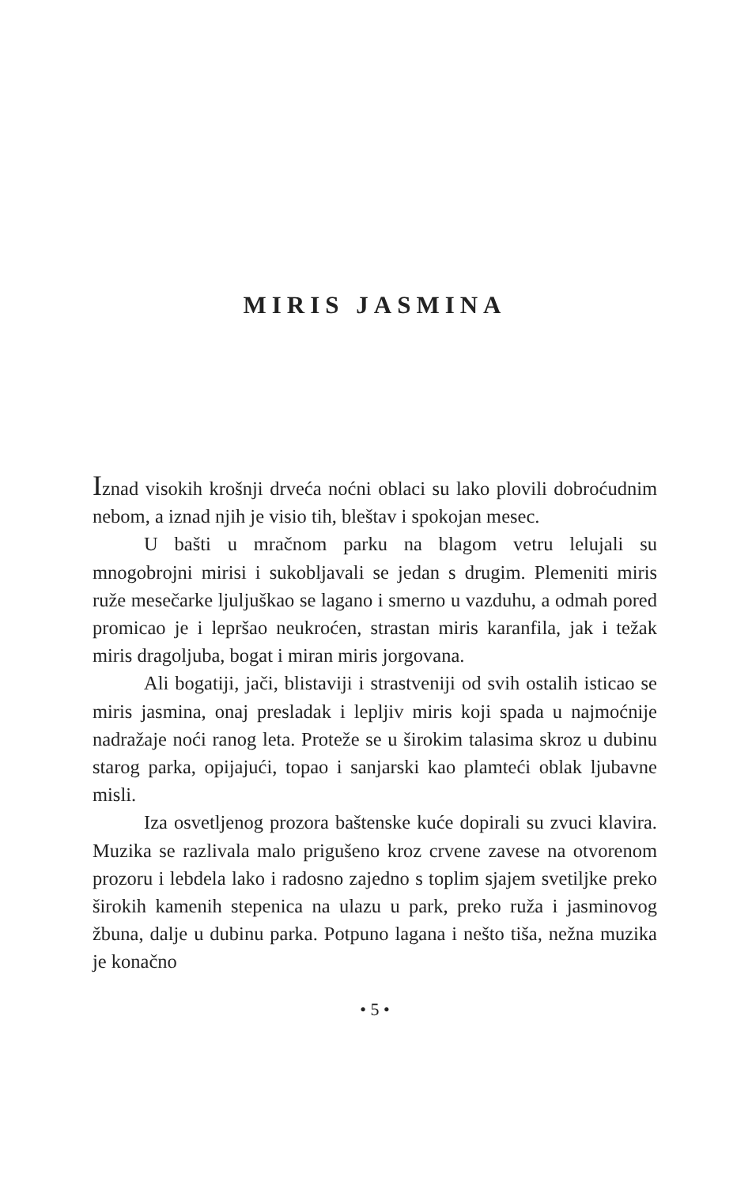MIRIS JASMINA
Iznad visokih krošnji drveća noćni oblaci su lako plovili dobroćudnim nebom, a iznad njih je visio tih, bleštav i spokojan mesec.
U bašti u mračnom parku na blagom vetru lelujali su mnogobrojni mirisi i sukobljavali se jedan s drugim. Plemeniti miris ruže mesečarke ljuljuškao se lagano i smerno u vazduhu, a odmah pored promicao je i lepršao neukroćen, strastan miris karanfila, jak i težak miris dragoljuba, bogat i miran miris jorgovana.
Ali bogatiji, jači, blistaviji i strastveniji od svih ostalih isticao se miris jasmina, onaj presladak i lepljiv miris koji spada u najmoćnije nadražaje noći ranog leta. Proteže se u širokim talasima skroz u dubinu starog parka, opijajući, topao i sanjarski kao plamteći oblak ljubavne misli.
Iza osvetljenog prozora baštenske kuće dopirali su zvuci klavira. Muzika se razlivala malo prigušeno kroz crvene zavese na otvorenom prozoru i lebdela lako i radosno zajedno s toplim sjajem svetiljke preko širokih kamenih stepenica na ulazu u park, preko ruža i jasminovog žbuna, dalje u dubinu parka. Potpuno lagana i nešto tiša, nežna muzika je konačno
• 5 •